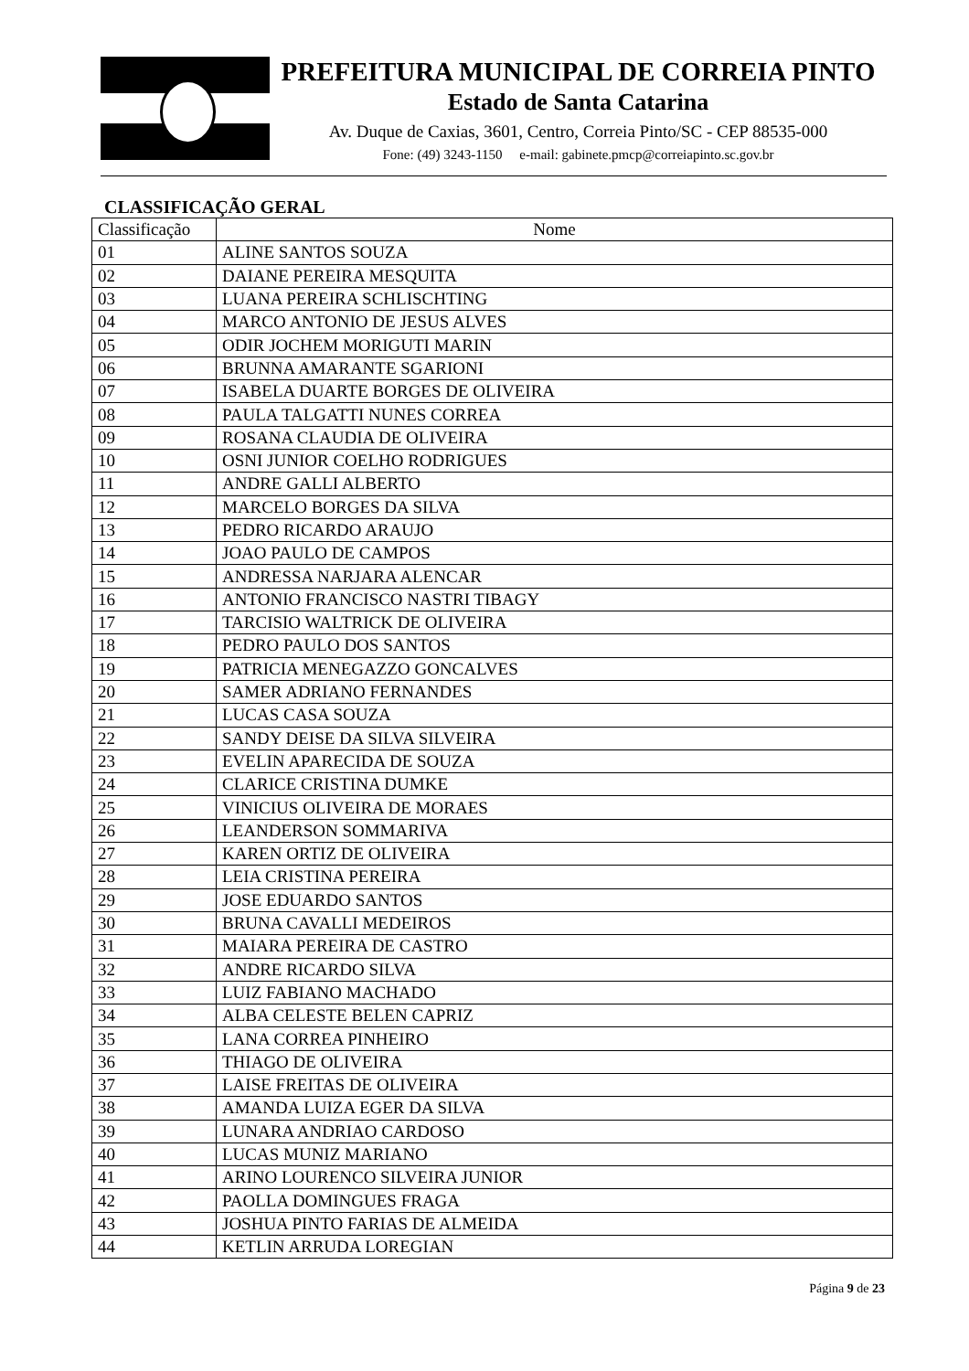PREFEITURA MUNICIPAL DE CORREIA PINTO
Estado de Santa Catarina
Av. Duque de Caxias, 3601, Centro, Correia Pinto/SC - CEP 88535-000
Fone: (49) 3243-1150 e-mail: gabinete.pmcp@correiapinto.sc.gov.br
CLASSIFICAÇÃO GERAL
| Classificação | Nome |
| --- | --- |
| 01 | ALINE SANTOS SOUZA |
| 02 | DAIANE PEREIRA MESQUITA |
| 03 | LUANA PEREIRA SCHLISCHTING |
| 04 | MARCO ANTONIO DE JESUS ALVES |
| 05 | ODIR JOCHEM MORIGUTI MARIN |
| 06 | BRUNNA AMARANTE SGARIONI |
| 07 | ISABELA DUARTE BORGES DE OLIVEIRA |
| 08 | PAULA TALGATTI NUNES CORREA |
| 09 | ROSANA CLAUDIA DE OLIVEIRA |
| 10 | OSNI JUNIOR COELHO RODRIGUES |
| 11 | ANDRE GALLI ALBERTO |
| 12 | MARCELO BORGES DA SILVA |
| 13 | PEDRO RICARDO ARAUJO |
| 14 | JOAO PAULO DE CAMPOS |
| 15 | ANDRESSA NARJARA ALENCAR |
| 16 | ANTONIO FRANCISCO NASTRI TIBAGY |
| 17 | TARCISIO WALTRICK DE OLIVEIRA |
| 18 | PEDRO PAULO DOS SANTOS |
| 19 | PATRICIA MENEGAZZO GONCALVES |
| 20 | SAMER ADRIANO FERNANDES |
| 21 | LUCAS CASA SOUZA |
| 22 | SANDY DEISE DA SILVA SILVEIRA |
| 23 | EVELIN APARECIDA DE SOUZA |
| 24 | CLARICE CRISTINA DUMKE |
| 25 | VINICIUS OLIVEIRA DE MORAES |
| 26 | LEANDERSON SOMMARIVA |
| 27 | KAREN ORTIZ DE OLIVEIRA |
| 28 | LEIA CRISTINA PEREIRA |
| 29 | JOSE EDUARDO SANTOS |
| 30 | BRUNA CAVALLI MEDEIROS |
| 31 | MAIARA PEREIRA DE CASTRO |
| 32 | ANDRE RICARDO SILVA |
| 33 | LUIZ FABIANO MACHADO |
| 34 | ALBA CELESTE BELEN CAPRIZ |
| 35 | LANA CORREA PINHEIRO |
| 36 | THIAGO DE OLIVEIRA |
| 37 | LAISE FREITAS DE OLIVEIRA |
| 38 | AMANDA LUIZA EGER DA SILVA |
| 39 | LUNARA ANDRIAO CARDOSO |
| 40 | LUCAS MUNIZ MARIANO |
| 41 | ARINO LOURENCO SILVEIRA JUNIOR |
| 42 | PAOLLA DOMINGUES FRAGA |
| 43 | JOSHUA PINTO FARIAS DE ALMEIDA |
| 44 | KETLIN ARRUDA LOREGIAN |
Página 9 de 23